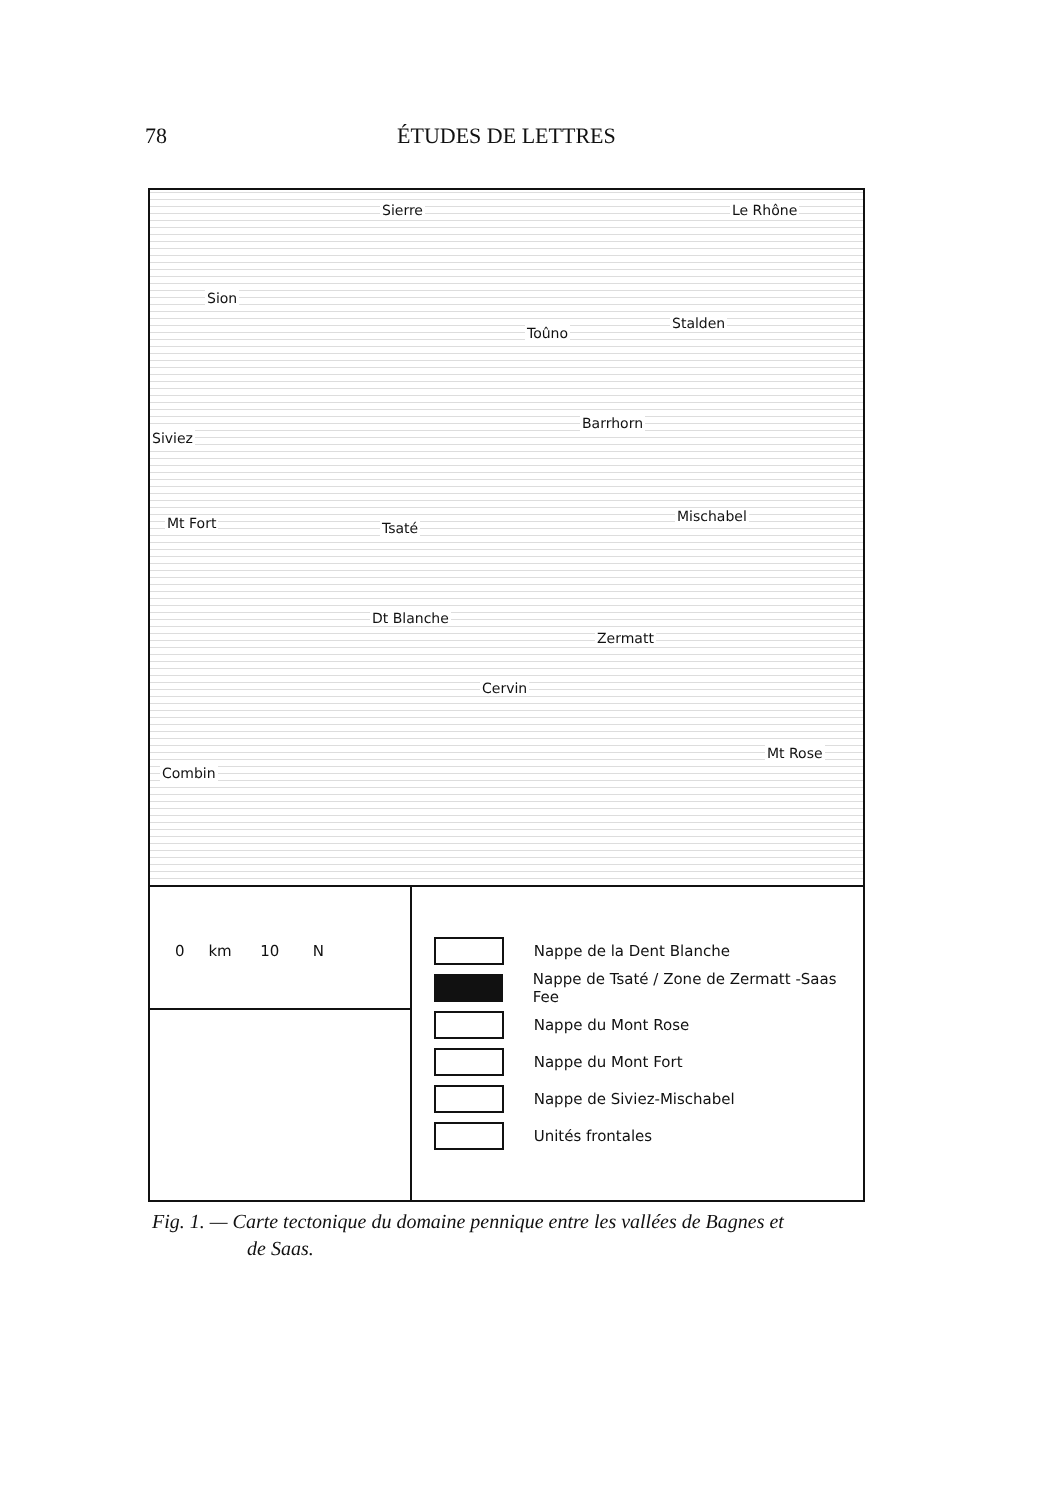78 ÉTUDES DE LETTRES
Sierre Le Rhône
Sion
Toûno
Stalden
Barrhorn
Siviez
Mt Fort Tsaté
Mischabel
Dt Blanche
Zermatt
Cervin
Mt Rose
Combin
0 km 10 N
Nappe de la Dent Blanche
Nappe de Tsaté / Zone de Zermatt -Saas Fee
Nappe du Mont Rose
Nappe du Mont Fort
Nappe de Siviez-Mischabel
Unités frontales
Fig. 1. — Carte tectonique du domaine pennique entre les vallées de Bagnes et
de Saas.